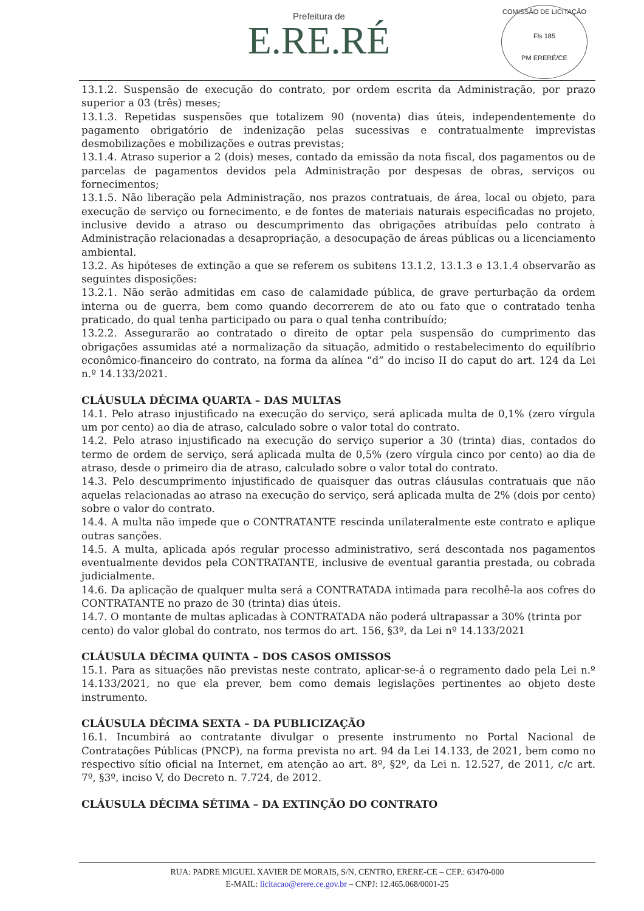Prefeitura de
E.RE.RÉ
COMISSÃO DE LICITAÇÃO
Fls 185
PM ERERÉ/CE
13.1.2. Suspensão de execução do contrato, por ordem escrita da Administração, por prazo superior a 03 (três) meses;
13.1.3. Repetidas suspensões que totalizem 90 (noventa) dias úteis, independentemente do pagamento obrigatório de indenização pelas sucessivas e contratualmente imprevistas desmobilizações e mobilizações e outras previstas;
13.1.4. Atraso superior a 2 (dois) meses, contado da emissão da nota fiscal, dos pagamentos ou de parcelas de pagamentos devidos pela Administração por despesas de obras, serviços ou fornecimentos;
13.1.5. Não liberação pela Administração, nos prazos contratuais, de área, local ou objeto, para execução de serviço ou fornecimento, e de fontes de materiais naturais especificadas no projeto, inclusive devido a atraso ou descumprimento das obrigações atribuídas pelo contrato à Administração relacionadas a desapropriação, a desocupação de áreas públicas ou a licenciamento ambiental.
13.2. As hipóteses de extinção a que se referem os subitens 13.1.2, 13.1.3 e 13.1.4 observarão as seguintes disposições:
13.2.1. Não serão admitidas em caso de calamidade pública, de grave perturbação da ordem interna ou de guerra, bem como quando decorrerem de ato ou fato que o contratado tenha praticado, do qual tenha participado ou para o qual tenha contribuído;
13.2.2. Assegurarão ao contratado o direito de optar pela suspensão do cumprimento das obrigações assumidas até a normalização da situação, admitido o restabelecimento do equilíbrio econômico-financeiro do contrato, na forma da alínea “d” do inciso II do caput do art. 124 da Lei n.º 14.133/2021.
CLÁUSULA DÉCIMA QUARTA – DAS MULTAS
14.1. Pelo atraso injustificado na execução do serviço, será aplicada multa de 0,1% (zero vírgula um por cento) ao dia de atraso, calculado sobre o valor total do contrato.
14.2. Pelo atraso injustificado na execução do serviço superior a 30 (trinta) dias, contados do termo de ordem de serviço, será aplicada multa de 0,5% (zero vírgula cinco por cento) ao dia de atraso, desde o primeiro dia de atraso, calculado sobre o valor total do contrato.
14.3. Pelo descumprimento injustificado de quaisquer das outras cláusulas contratuais que não aquelas relacionadas ao atraso na execução do serviço, será aplicada multa de 2% (dois por cento) sobre o valor do contrato.
14.4. A multa não impede que o CONTRATANTE rescinda unilateralmente este contrato e aplique outras sanções.
14.5. A multa, aplicada após regular processo administrativo, será descontada nos pagamentos eventualmente devidos pela CONTRATANTE, inclusive de eventual garantia prestada, ou cobrada judicialmente.
14.6. Da aplicação de qualquer multa será a CONTRATADA intimada para recolhê-la aos cofres do CONTRATANTE no prazo de 30 (trinta) dias úteis.
14.7. O montante de multas aplicadas à CONTRATADA não poderá ultrapassar a 30% (trinta por cento) do valor global do contrato, nos termos do art. 156, §3º, da Lei nº 14.133/2021
CLÁUSULA DÉCIMA QUINTA – DOS CASOS OMISSOS
15.1. Para as situações não previstas neste contrato, aplicar-se-á o regramento dado pela Lei n.º 14.133/2021, no que ela prever, bem como demais legislações pertinentes ao objeto deste instrumento.
CLÁUSULA DÉCIMA SEXTA – DA PUBLICIZAÇÃO
16.1. Incumbirá ao contratante divulgar o presente instrumento no Portal Nacional de Contratações Públicas (PNCP), na forma prevista no art. 94 da Lei 14.133, de 2021, bem como no respectivo sítio oficial na Internet, em atenção ao art. 8º, §2º, da Lei n. 12.527, de 2011, c/c art. 7º, §3º, inciso V, do Decreto n. 7.724, de 2012.
CLÁUSULA DÉCIMA SÉTIMA – DA EXTINÇÃO DO CONTRATO
RUA: PADRE MIGUEL XAVIER DE MORAIS, S/N, CENTRO, ERERE-CE – CEP.: 63470-000
E-MAIL: licitacao@erere.ce.gov.br – CNPJ: 12.465.068/0001-25